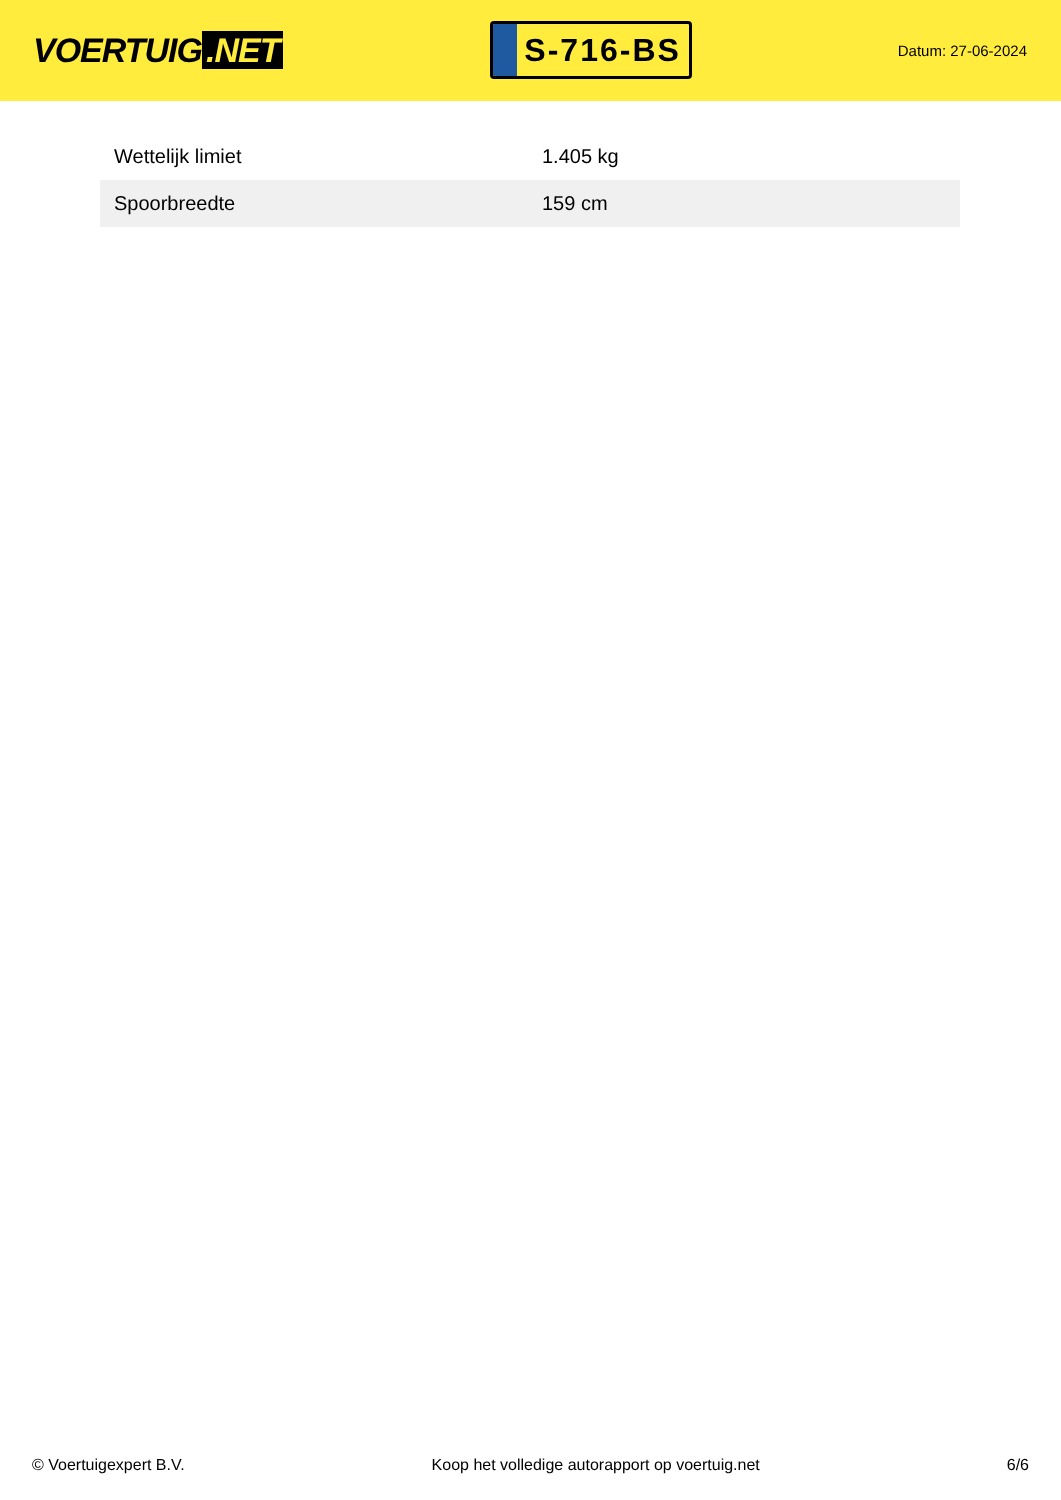VOERTUIG.NET
S-716-BS
Datum: 27-06-2024
| Wettelijk limiet | 1.405 kg |
| Spoorbreedte | 159 cm |
© Voertuigexpert B.V. Koop het volledige autorapport op voertuig.net 6/6